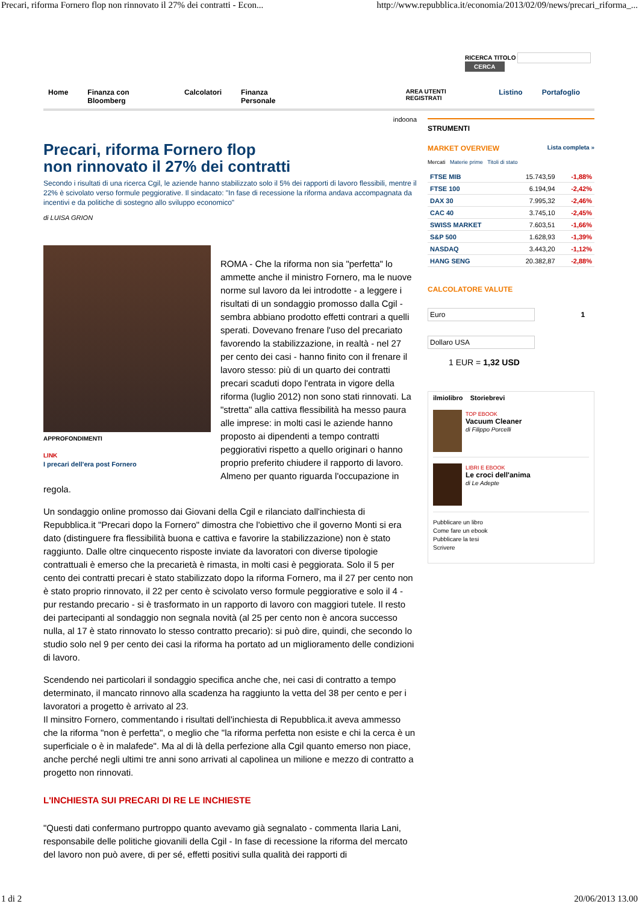Precari, riforma Fornero flop non rinnovato il 27% dei contratti - Econ... http://www.repubblica.it/economia/2013/02/09/news/precari_riforma_...
RICERCA TITOLO CERCA
Home Finanza con Bloomberg Calcolatori Finanza Personale AREA UTENTI REGISTRATI Listino Portafoglio
indoona
Precari, riforma Fornero flop
non rinnovato il 27% dei contratti
Secondo i risultati di una ricerca Cgil, le aziende hanno stabilizzato solo il 5% dei rapporti di lavoro flessibili, mentre il 22% è scivolato verso formule peggiorative. Il sindacato: "In fase di recessione la riforma andava accompagnata da incentivi e da politiche di sostegno allo sviluppo economico"
di LUISA GRION
APPROFONDIMENTI
LINK
I precari dell'era post Fornero
ROMA - Che la riforma non sia "perfetta" lo ammette anche il ministro Fornero, ma le nuove norme sul lavoro da lei introdotte - a leggere i risultati di un sondaggio promosso dalla Cgil - sembra abbiano prodotto effetti contrari a quelli sperati. Dovevano frenare l'uso del precariato favorendo la stabilizzazione, in realtà - nel 27 per cento dei casi - hanno finito con il frenare il lavoro stesso: più di un quarto dei contratti precari scaduti dopo l'entrata in vigore della riforma (luglio 2012) non sono stati rinnovati. La "stretta" alla cattiva flessibilità ha messo paura alle imprese: in molti casi le aziende hanno proposto ai dipendenti a tempo contratti peggiorativi rispetto a quello originari o hanno proprio preferito chiudere il rapporto di lavoro. Almeno per quanto riguarda l'occupazione in regola.
Un sondaggio online promosso dai Giovani della Cgil e rilanciato dall'inchiesta di Repubblica.it "Precari dopo la Fornero" dimostra che l'obiettivo che il governo Monti si era dato (distinguere fra flessibilità buona e cattiva e favorire la stabilizzazione) non è stato raggiunto. Dalle oltre cinquecento risposte inviate da lavoratori con diverse tipologie contrattuali è emerso che la precarietà è rimasta, in molti casi è peggiorata. Solo il 5 per cento dei contratti precari è stato stabilizzato dopo la riforma Fornero, ma il 27 per cento non è stato proprio rinnovato, il 22 per cento è scivolato verso formule peggiorative e solo il 4 - pur restando precario - si è trasformato in un rapporto di lavoro con maggiori tutele. Il resto dei partecipanti al sondaggio non segnala novità (al 25 per cento non è ancora successo nulla, al 17 è stato rinnovato lo stesso contratto precario): si può dire, quindi, che secondo lo studio solo nel 9 per cento dei casi la riforma ha portato ad un miglioramento delle condizioni di lavoro.
Scendendo nei particolari il sondaggio specifica anche che, nei casi di contratto a tempo determinato, il mancato rinnovo alla scadenza ha raggiunto la vetta del 38 per cento e per i lavoratori a progetto è arrivato al 23.
Il minsitro Fornero, commentando i risultati dell'inchiesta di Repubblica.it aveva ammesso che la riforma "non è perfetta", o meglio che "la riforma perfetta non esiste e chi la cerca è un superficiale o è in malafede". Ma al di là della perfezione alla Cgil quanto emerso non piace, anche perché negli ultimi tre anni sono arrivati al capolinea un milione e mezzo di contratto a progetto non rinnovati.
L'INCHIESTA SUI PRECARI DI RE LE INCHIESTE
"Questi dati confermano purtroppo quanto avevamo già segnalato - commenta Ilaria Lani, responsabile delle politiche giovanili della Cgil - In fase di recessione la riforma del mercato del lavoro non può avere, di per sé, effetti positivi sulla qualità dei rapporti di
STRUMENTI
MARKET OVERVIEW Lista completa »
Mercati Materie prime Titoli di stato
| FTSE MIB | 15.743,59 | -1,88% |
| FTSE 100 | 6.194,94 | -2,42% |
| DAX 30 | 7.995,32 | -2,46% |
| CAC 40 | 3.745,10 | -2,45% |
| SWISS MARKET | 7.603,51 | -1,66% |
| S&P 500 | 1.628,93 | -1,39% |
| NASDAQ | 3.443,20 | -1,12% |
| HANG SENG | 20.382,87 | -2,88% |
CALCOLATORE VALUTE
Euro
1
Dollaro USA
1 EUR = 1,32 USD
ilmiolibro Storiebrevi
TOP EBOOK
Vacuum Cleaner
di Filippo Porcelli
LIBRI E EBOOK
Le croci dell'anima
di Le Adepte
Pubblicare un libro
Come fare un ebook
Pubblicare la tesi
Scrivere
1 di 2 20/06/2013 13.00